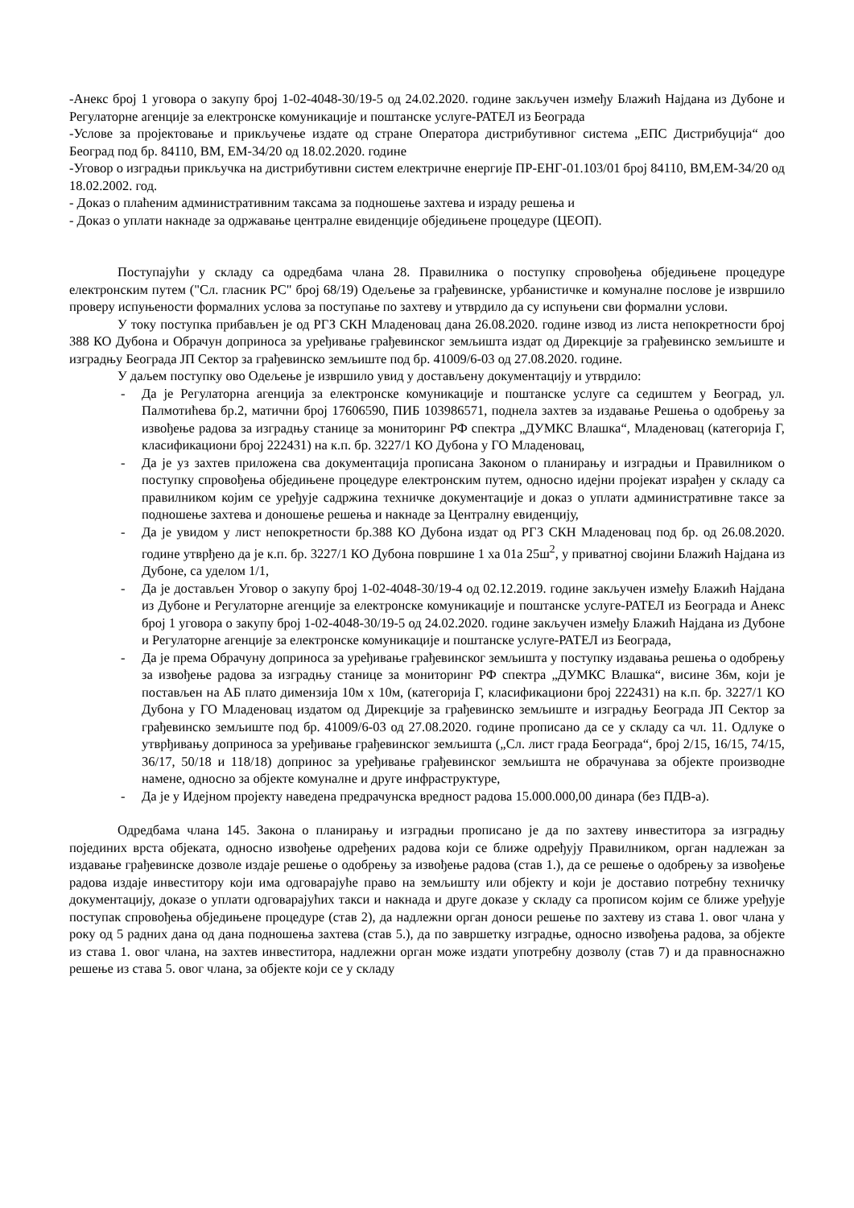-Анекс број 1 уговора о закупу број 1-02-4048-30/19-5 од 24.02.2020. године закључен између Блажић Најдана из Дубоне и Регулаторне агенције за електронске комуникације и поштанске услуге-РАТЕЛ из Београда
-Услове за пројектовање и прикључење издате од стране Оператора дистрибутивног система „ЕПС Дистрибуција“ доо Београд под бр. 84110, ВМ, ЕМ-34/20 од 18.02.2020. године
-Уговор о изградњи прикључка на дистрибутивни систем електричне енергије ПР-ЕНГ-01.103/01 број 84110, ВМ,ЕМ-34/20 од 18.02.2002. год.
- Доказ о плаћеним административним таксама за подношење захтева и израду решења и
- Доказ о уплати накнаде за одржавање централне евиденције обједињене процедуре (ЦЕОП).
Поступајући у складу са одредбама члана 28. Правилника о поступку спровођења обједињене процедуре електронским путем ("Сл. гласник РС" број 68/19) Одељење за грађевинске, урбанистичке и комуналне послове је извршило проверу испуњености формалних услова за поступање по захтеву и утврдило да су испуњени сви формални услови.
У току поступка прибављен је од РГЗ СКН Младеновац дана 26.08.2020. године извод из листа непокретности број 388 КО Дубона и Обрачун доприноса за уређивање грађевинског земљишта издат од Дирекције за грађевинско земљиште и изградњу Београда ЈП Сектор за грађевинско земљиште под бр. 41009/6-03 од 27.08.2020. године.
У даљем поступку ово Одељење је извршило увид у достављену документацију и утврдило:
- Да је Регулаторна агенција за електронске комуникације и поштанске услуге са седиштем у Београд, ул. Палмотићева бр.2, матични број 17606590, ПИБ 103986571, поднела захтев за издавање Решења о одобрењу за извођење радова за изградњу станице за мониторинг РФ спектра „ДУМКС Влашка“, Младеновац (категорија Г, класификациони број 222431) на к.п. бр. 3227/1 КО Дубона у ГО Младеновац,
- Да је уз захтев приложена сва документација прописана Законом о планирању и изградњи и Правилником о поступку спровођења обједињене процедуре електронским путем, односно идејни пројекат израђен у складу са правилником којим се уређује садржина техничке документације и доказ о уплати административне таксе за подношење захтева и доношење решења и накнаде за Централну евиденцију,
- Да је увидом у лист непокретности бр.388 КО Дубона издат од РГЗ СКН Младеновац под бр. од 26.08.2020. године утврђено да је к.п. бр. 3227/1 КО Дубона површине 1 ха 01а 25ш<sup>2</sup>, у приватној својини Блажић Најдана из Дубоне, са уделом 1/1,
- Да је достављен Уговор о закупу број 1-02-4048-30/19-4 од 02.12.2019. године закључен између Блажић Најдана из Дубоне и Регулаторне агенције за електронске комуникације и поштанске услуге-РАТЕЛ из Београда и Анекс број 1 уговора о закупу број 1-02-4048-30/19-5 од 24.02.2020. године закључен између Блажић Најдана из Дубоне и Регулаторне агенције за електронске комуникације и поштанске услуге-РАТЕЛ из Београда,
- Да је према Обрачуну доприноса за уређивање грађевинског земљишта у поступку издавања решења о одобрењу за извођење радова за изградњу станице за мониторинг РФ спектра „ДУМКС Влашка“, висине 36м, који је постављен на АБ плато димензија 10м х 10м, (категорија Г, класификациони број 222431) на к.п. бр. 3227/1 КО Дубона у ГО Младеновац издатом од Дирекције за грађевинско земљиште и изградњу Београда ЈП Сектор за грађевинско земљиште под бр. 41009/6-03 од 27.08.2020. године прописано да се у складу са чл. 11. Одлуке о утврђивању доприноса за уређивање грађевинског земљишта („Сл. лист града Београда“, број 2/15, 16/15, 74/15, 36/17, 50/18 и 118/18) допринос за уређивање грађевинског земљишта не обрачунава за објекте производне намене, односно за објекте комуналне и друге инфраструктуре,
- Да је у Идејном пројекту наведена предрачунска вредност радова 15.000.000,00 динара (без ПДВ-а).
Одредбама члана 145. Закона о планирању и изградњи прописано је да по захтеву инвеститора за изградњу појединих врста објеката, односно извођење одређених радова који се ближе одређују Правилником, орган надлежан за издавање грађевинске дозволе издаје решење о одобрењу за извођење радова (став 1.), да се решење о одобрењу за извођење радова издаје инвеститору који има одговарајуће право на земљишту или објекту и који је доставио потребну техничку документацију, доказе о уплати одговарајућих такси и накнада и друге доказе у складу са прописом којим се ближе уређује поступак спровођења обједињене процедуре (став 2), да надлежни орган доноси решење по захтеву из става 1. овог члана у року од 5 радних дана од дана подношења захтева (став 5.), да по завршетку изградње, односно извођења радова, за објекте из става 1. овог члана, на захтев инвеститора, надлежни орган може издати употребну дозволу (став 7) и да правноснажно решење из става 5. овог члана, за објекте који се у складу